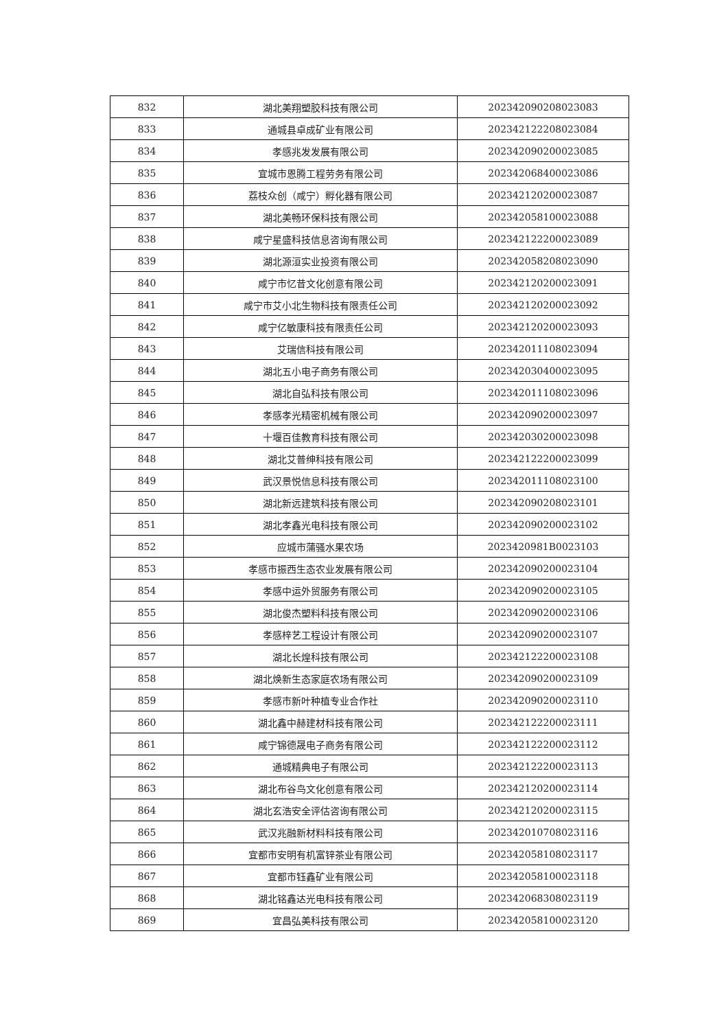| 832 | 湖北美翔塑胶科技有限公司 | 202342090208023083 |
| 833 | 通城县卓成矿业有限公司 | 202342122208023084 |
| 834 | 孝感兆发发展有限公司 | 202342090200023085 |
| 835 | 宜城市恩腾工程劳务有限公司 | 202342068400023086 |
| 836 | 荔枝众创（咸宁）孵化器有限公司 | 202342120200023087 |
| 837 | 湖北美畅环保科技有限公司 | 202342058100023088 |
| 838 | 咸宁星盛科技信息咨询有限公司 | 202342122200023089 |
| 839 | 湖北源洹实业投资有限公司 | 202342058208023090 |
| 840 | 咸宁市忆昔文化创意有限公司 | 202342120200023091 |
| 841 | 咸宁市艾小北生物科技有限责任公司 | 202342120200023092 |
| 842 | 咸宁亿敏康科技有限责任公司 | 202342120200023093 |
| 843 | 艾瑞信科技有限公司 | 202342011108023094 |
| 844 | 湖北五小电子商务有限公司 | 202342030400023095 |
| 845 | 湖北自弘科技有限公司 | 202342011108023096 |
| 846 | 孝感孝光精密机械有限公司 | 202342090200023097 |
| 847 | 十堰百佳教育科技有限公司 | 202342030200023098 |
| 848 | 湖北艾普绅科技有限公司 | 202342122200023099 |
| 849 | 武汉景悦信息科技有限公司 | 202342011108023100 |
| 850 | 湖北新远建筑科技有限公司 | 202342090208023101 |
| 851 | 湖北孝鑫光电科技有限公司 | 202342090200023102 |
| 852 | 应城市蒲骚水果农场 | 2023420981B0023103 |
| 853 | 孝感市振西生态农业发展有限公司 | 202342090200023104 |
| 854 | 孝感中运外贸服务有限公司 | 202342090200023105 |
| 855 | 湖北俊杰塑料科技有限公司 | 202342090200023106 |
| 856 | 孝感梓艺工程设计有限公司 | 202342090200023107 |
| 857 | 湖北长煌科技有限公司 | 202342122200023108 |
| 858 | 湖北焕新生态家庭农场有限公司 | 202342090200023109 |
| 859 | 孝感市新叶种植专业合作社 | 202342090200023110 |
| 860 | 湖北鑫中赫建材科技有限公司 | 202342122200023111 |
| 861 | 咸宁锦德晟电子商务有限公司 | 202342122200023112 |
| 862 | 通城精典电子有限公司 | 202342122200023113 |
| 863 | 湖北布谷鸟文化创意有限公司 | 202342120200023114 |
| 864 | 湖北玄浩安全评估咨询有限公司 | 202342120200023115 |
| 865 | 武汉兆融新材料科技有限公司 | 202342010708023116 |
| 866 | 宜都市安明有机富锌茶业有限公司 | 202342058108023117 |
| 867 | 宜都市钰鑫矿业有限公司 | 202342058100023118 |
| 868 | 湖北铭鑫达光电科技有限公司 | 202342068308023119 |
| 869 | 宜昌弘美科技有限公司 | 202342058100023120 |